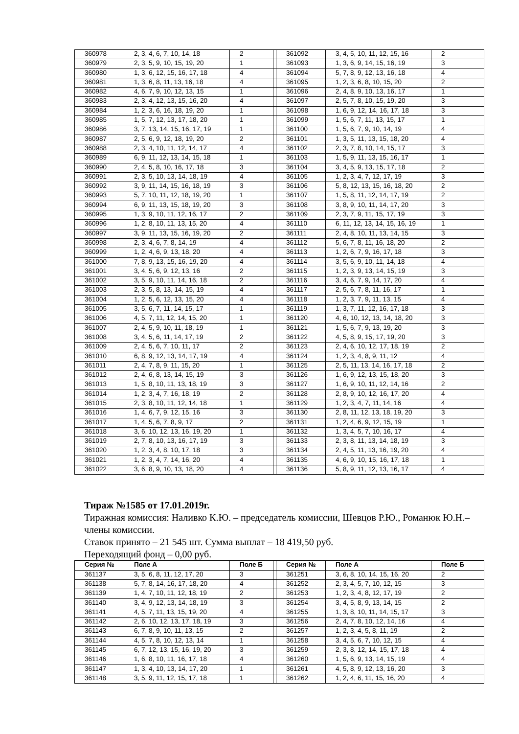| 360978 | 2, 3, 4, 6, 7, 10, 14, 18 | 2 | | 361092 | 3, 4, 5, 10, 11, 12, 15, 16 | 2 |
| 360979 | 2, 3, 5, 9, 10, 15, 19, 20 | 1 | | 361093 | 1, 3, 6, 9, 14, 15, 16, 19 | 3 |
| 360980 | 1, 3, 6, 12, 15, 16, 17, 18 | 4 | | 361094 | 5, 7, 8, 9, 12, 13, 16, 18 | 4 |
| 360981 | 1, 3, 6, 8, 11, 13, 16, 18 | 4 | | 361095 | 1, 2, 3, 6, 8, 10, 15, 20 | 2 |
| 360982 | 4, 6, 7, 9, 10, 12, 13, 15 | 1 | | 361096 | 2, 4, 8, 9, 10, 13, 16, 17 | 1 |
| 360983 | 2, 3, 4, 12, 13, 15, 16, 20 | 4 | | 361097 | 2, 5, 7, 8, 10, 15, 19, 20 | 3 |
| 360984 | 1, 2, 3, 6, 16, 18, 19, 20 | 1 | | 361098 | 1, 6, 9, 12, 14, 16, 17, 18 | 3 |
| 360985 | 1, 5, 7, 12, 13, 17, 18, 20 | 1 | | 361099 | 1, 5, 6, 7, 11, 13, 15, 17 | 1 |
| 360986 | 3, 7, 13, 14, 15, 16, 17, 19 | 1 | | 361100 | 1, 5, 6, 7, 9, 10, 14, 19 | 4 |
| 360987 | 2, 5, 6, 9, 12, 18, 19, 20 | 2 | | 361101 | 1, 3, 5, 11, 13, 15, 18, 20 | 4 |
| 360988 | 2, 3, 4, 10, 11, 12, 14, 17 | 4 | | 361102 | 2, 3, 7, 8, 10, 14, 15, 17 | 3 |
| 360989 | 6, 9, 11, 12, 13, 14, 15, 18 | 1 | | 361103 | 1, 5, 9, 11, 13, 15, 16, 17 | 1 |
| 360990 | 2, 4, 5, 8, 10, 16, 17, 18 | 3 | | 361104 | 3, 4, 5, 9, 13, 15, 17, 18 | 2 |
| 360991 | 2, 3, 5, 10, 13, 14, 18, 19 | 4 | | 361105 | 1, 2, 3, 4, 7, 12, 17, 19 | 3 |
| 360992 | 3, 9, 11, 14, 15, 16, 18, 19 | 3 | | 361106 | 5, 8, 12, 13, 15, 16, 18, 20 | 2 |
| 360993 | 5, 7, 10, 11, 12, 18, 19, 20 | 1 | | 361107 | 1, 5, 8, 11, 12, 14, 17, 19 | 2 |
| 360994 | 6, 9, 11, 13, 15, 18, 19, 20 | 3 | | 361108 | 3, 8, 9, 10, 11, 14, 17, 20 | 3 |
| 360995 | 1, 3, 9, 10, 11, 12, 16, 17 | 2 | | 361109 | 2, 3, 7, 9, 11, 15, 17, 19 | 3 |
| 360996 | 1, 2, 8, 10, 11, 13, 15, 20 | 4 | | 361110 | 6, 11, 12, 13, 14, 15, 16, 19 | 1 |
| 360997 | 3, 9, 11, 13, 15, 16, 19, 20 | 2 | | 361111 | 2, 4, 8, 10, 11, 13, 14, 15 | 3 |
| 360998 | 2, 3, 4, 6, 7, 8, 14, 19 | 4 | | 361112 | 5, 6, 7, 8, 11, 16, 18, 20 | 2 |
| 360999 | 1, 2, 4, 6, 9, 13, 18, 20 | 4 | | 361113 | 1, 2, 6, 7, 9, 16, 17, 18 | 3 |
| 361000 | 7, 8, 9, 13, 15, 16, 19, 20 | 4 | | 361114 | 3, 5, 6, 9, 10, 11, 14, 18 | 4 |
| 361001 | 3, 4, 5, 6, 9, 12, 13, 16 | 2 | | 361115 | 1, 2, 3, 9, 13, 14, 15, 19 | 3 |
| 361002 | 3, 5, 9, 10, 11, 14, 16, 18 | 2 | | 361116 | 3, 4, 6, 7, 9, 14, 17, 20 | 4 |
| 361003 | 2, 3, 5, 8, 13, 14, 15, 19 | 4 | | 361117 | 2, 5, 6, 7, 8, 11, 16, 17 | 1 |
| 361004 | 1, 2, 5, 6, 12, 13, 15, 20 | 4 | | 361118 | 1, 2, 3, 7, 9, 11, 13, 15 | 4 |
| 361005 | 3, 5, 6, 7, 11, 14, 15, 17 | 1 | | 361119 | 1, 3, 7, 11, 12, 16, 17, 18 | 3 |
| 361006 | 4, 5, 7, 11, 12, 14, 15, 20 | 1 | | 361120 | 4, 6, 10, 12, 13, 14, 18, 20 | 3 |
| 361007 | 2, 4, 5, 9, 10, 11, 18, 19 | 1 | | 361121 | 1, 5, 6, 7, 9, 13, 19, 20 | 3 |
| 361008 | 3, 4, 5, 6, 11, 14, 17, 19 | 2 | | 361122 | 4, 5, 8, 9, 15, 17, 19, 20 | 3 |
| 361009 | 2, 4, 5, 6, 7, 10, 11, 17 | 2 | | 361123 | 2, 4, 6, 10, 12, 17, 18, 19 | 2 |
| 361010 | 6, 8, 9, 12, 13, 14, 17, 19 | 4 | | 361124 | 1, 2, 3, 4, 8, 9, 11, 12 | 4 |
| 361011 | 2, 4, 7, 8, 9, 11, 15, 20 | 1 | | 361125 | 2, 5, 11, 13, 14, 16, 17, 18 | 2 |
| 361012 | 2, 4, 6, 8, 13, 14, 15, 19 | 3 | | 361126 | 1, 6, 9, 12, 13, 15, 18, 20 | 3 |
| 361013 | 1, 5, 8, 10, 11, 13, 18, 19 | 3 | | 361127 | 1, 6, 9, 10, 11, 12, 14, 16 | 2 |
| 361014 | 1, 2, 3, 4, 7, 16, 18, 19 | 2 | | 361128 | 2, 8, 9, 10, 12, 16, 17, 20 | 4 |
| 361015 | 2, 3, 8, 10, 11, 12, 14, 18 | 1 | | 361129 | 1, 2, 3, 4, 7, 11, 14, 16 | 4 |
| 361016 | 1, 4, 6, 7, 9, 12, 15, 16 | 3 | | 361130 | 2, 8, 11, 12, 13, 18, 19, 20 | 3 |
| 361017 | 1, 4, 5, 6, 7, 8, 9, 17 | 2 | | 361131 | 1, 2, 4, 6, 9, 12, 15, 19 | 1 |
| 361018 | 3, 6, 10, 12, 13, 16, 19, 20 | 1 | | 361132 | 1, 3, 4, 5, 7, 10, 16, 17 | 4 |
| 361019 | 2, 7, 8, 10, 13, 16, 17, 19 | 3 | | 361133 | 2, 3, 8, 11, 13, 14, 18, 19 | 3 |
| 361020 | 1, 2, 3, 4, 8, 10, 17, 18 | 3 | | 361134 | 2, 4, 5, 11, 13, 16, 19, 20 | 4 |
| 361021 | 1, 2, 3, 4, 7, 14, 16, 20 | 4 | | 361135 | 4, 6, 9, 10, 15, 16, 17, 18 | 1 |
| 361022 | 3, 6, 8, 9, 10, 13, 18, 20 | 4 | | 361136 | 5, 8, 9, 11, 12, 13, 16, 17 | 4 |
Тираж №1585 от 17.01.2019г.
Тиражная комиссия: Наливко К.Ю. – председатель комиссии, Шевцов Р.Ю., Романюк Ю.Н.– члены комиссии.
Ставок принято – 21 545 шт. Сумма выплат – 18 419,50 руб.
Переходящий фонд – 0,00 руб.
| Серия № | Поле А | Поле Б | | Серия № | Поле А | Поле Б |
| --- | --- | --- | --- | --- | --- | --- |
| 361137 | 3, 5, 6, 8, 11, 12, 17, 20 | 3 | | 361251 | 3, 6, 8, 10, 14, 15, 16, 20 | 2 |
| 361138 | 5, 7, 8, 14, 16, 17, 18, 20 | 4 | | 361252 | 2, 3, 4, 5, 7, 10, 12, 15 | 3 |
| 361139 | 1, 4, 7, 10, 11, 12, 18, 19 | 2 | | 361253 | 1, 2, 3, 4, 8, 12, 17, 19 | 2 |
| 361140 | 3, 4, 9, 12, 13, 14, 18, 19 | 3 | | 361254 | 3, 4, 5, 8, 9, 13, 14, 15 | 2 |
| 361141 | 4, 5, 7, 11, 13, 15, 19, 20 | 4 | | 361255 | 1, 3, 8, 10, 11, 14, 15, 17 | 3 |
| 361142 | 2, 6, 10, 12, 13, 17, 18, 19 | 3 | | 361256 | 2, 4, 7, 8, 10, 12, 14, 16 | 4 |
| 361143 | 6, 7, 8, 9, 10, 11, 13, 15 | 2 | | 361257 | 1, 2, 3, 4, 5, 8, 11, 19 | 2 |
| 361144 | 4, 5, 7, 8, 10, 12, 13, 14 | 1 | | 361258 | 3, 4, 5, 6, 7, 10, 12, 15 | 4 |
| 361145 | 6, 7, 12, 13, 15, 16, 19, 20 | 3 | | 361259 | 2, 3, 8, 12, 14, 15, 17, 18 | 4 |
| 361146 | 1, 6, 8, 10, 11, 16, 17, 18 | 4 | | 361260 | 1, 5, 6, 9, 13, 14, 15, 19 | 4 |
| 361147 | 1, 3, 4, 10, 13, 14, 17, 20 | 1 | | 361261 | 4, 5, 8, 9, 12, 13, 16, 20 | 3 |
| 361148 | 3, 5, 9, 11, 12, 15, 17, 18 | 1 | | 361262 | 1, 2, 4, 6, 11, 15, 16, 20 | 4 |